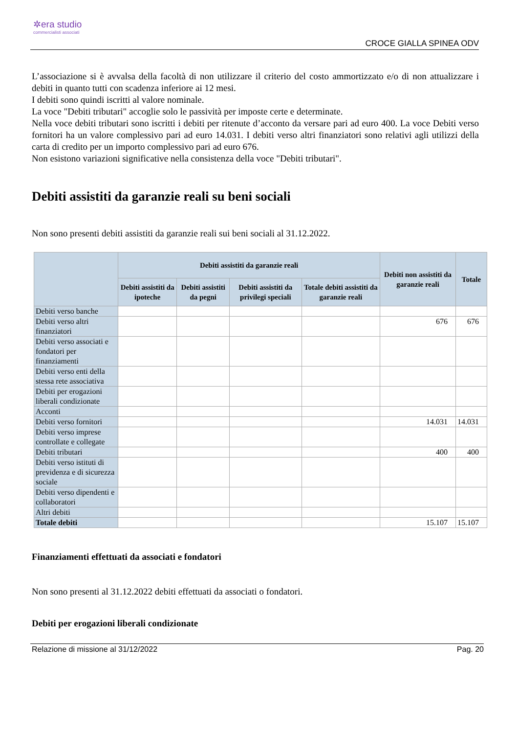✲era studio
commercialisti associati
CROCE GIALLA SPINEA ODV
L’associazione si è avvalsa della facoltà di non utilizzare il criterio del costo ammortizzato e/o di non attualizzare i debiti in quanto tutti con scadenza inferiore ai 12 mesi.
I debiti sono quindi iscritti al valore nominale.
La voce "Debiti tributari" accoglie solo le passività per imposte certe e determinate.
Nella voce debiti tributari sono iscritti i debiti per ritenute d’acconto da versare pari ad euro 400. La voce Debiti verso fornitori ha un valore complessivo pari ad euro 14.031. I debiti verso altri finanziatori sono relativi agli utilizzi della carta di credito per un importo complessivo pari ad euro 676.
Non esistono variazioni significative nella consistenza della voce "Debiti tributari".
Debiti assistiti da garanzie reali su beni sociali
Non sono presenti debiti assistiti da garanzie reali sui beni sociali al 31.12.2022.
| | Debiti assistiti da garanzie reali | | | | Debiti non assistiti da garanzie reali | Totale |
| --- | --- | --- | --- | --- | --- | --- |
| | Debiti assistiti da ipoteche | Debiti assistiti da pegni | Debiti assistiti da privilegi speciali | Totale debiti assistiti da garanzie reali | | |
| Debiti verso banche | | | | | | |
| Debiti verso altri finanziatori | | | | | 676 | 676 |
| Debiti verso associati e fondatori per finanziamenti | | | | | | |
| Debiti verso enti della stessa rete associativa | | | | | | |
| Debiti per erogazioni liberali condizionate | | | | | | |
| Acconti | | | | | | |
| Debiti verso fornitori | | | | | 14.031 | 14.031 |
| Debiti verso imprese controllate e collegate | | | | | | |
| Debiti tributari | | | | | 400 | 400 |
| Debiti verso istituti di previdenza e di sicurezza sociale | | | | | | |
| Debiti verso dipendenti e collaboratori | | | | | | |
| Altri debiti | | | | | | |
| Totale debiti | | | | | 15.107 | 15.107 |
Finanziamenti effettuati da associati e fondatori
Non sono presenti al 31.12.2022 debiti effettuati da associati o fondatori.
Debiti per erogazioni liberali condizionate
Relazione di missione al 31/12/2022 Pag. 20